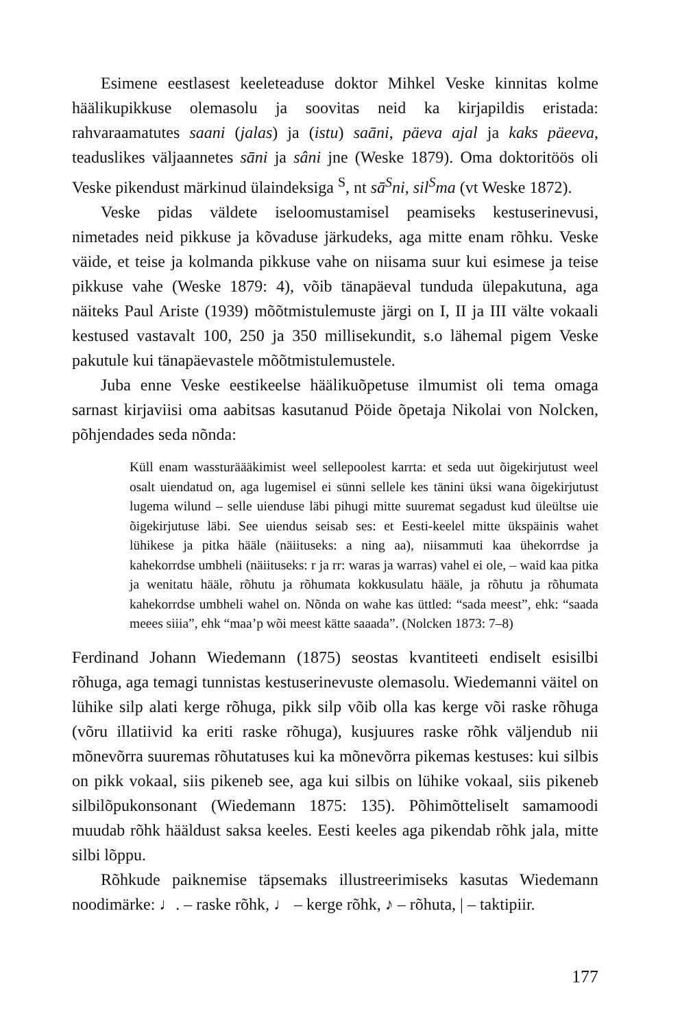Esimene eestlasest keeleteaduse doktor Mihkel Veske kinnitas kolme häälikupikkuse olemasolu ja soovitas neid ka kirjapildis eristada: rahvaraamatutes saani (jalas) ja (istu) saāni, päeva ajal ja kaks päeeva, teaduslikes väljaannetes sāni ja sâni jne (Weske 1879). Oma doktoritöös oli Veske pikendust märkinud ülaindeksiga <sup>S</sup>, nt sā<sup>S</sup>ni, sil<sup>S</sup>ma (vt Weske 1872).
Veske pidas väldete iseloomustamisel peamiseks kestuserinevusi, nimetades neid pikkuse ja kõvaduse järkudeks, aga mitte enam rõhku. Veske väide, et teise ja kolmanda pikkuse vahe on niisama suur kui esimese ja teise pikkuse vahe (Weske 1879: 4), võib tänapäeval tunduda ülepakutuna, aga näiteks Paul Ariste (1939) mõõtmistulemuste järgi on I, II ja III välte vokaali kestused vastavalt 100, 250 ja 350 millisekundit, s.o lähemal pigem Veske pakutule kui tänapäevastele mõõtmistulemustele.
Juba enne Veske eestikeelse häälikuõpetuse ilmumist oli tema omaga sarnast kirjaviisi oma aabitsas kasutanud Pöide õpetaja Nikolai von Nolcken, põhjendades seda nõnda:
Küll enam wassturäääkimist weel sellepoolest karrta: et seda uut õigekirjutust weel osalt uiendatud on, aga lugemisel ei sünni sellele kes tänini üksi wana õigekirjutust lugema wilund – selle uienduse läbi pihugi mitte suuremat segadust kud üleültse uie õigekirjutuse läbi. See uiendus seisab ses: et Eesti-keelel mitte ükspäinis wahet lühikese ja pitka hääle (näiituseks: a ning aa), niisammuti kaa ühekorrdse ja kahekorrdse umbheli (näiituseks: r ja rr: waras ja warras) vahel ei ole, – waid kaa pitka ja wenitatu hääle, rõhutu ja rõhumata kokkusulatu hääle, ja rõhutu ja rõhumata kahekorrdse umbheli wahel on. Nõnda on wahe kas üttled: “sada meest”, ehk: “saada meees siiia”, ehk “maa’p wõi meest kätte saaada”. (Nolcken 1873: 7–8)
Ferdinand Johann Wiedemann (1875) seostas kvantiteeti endiselt esisilbi rõhuga, aga temagi tunnistas kestuserinevuste olemasolu. Wiedemanni väitel on lühike silp alati kerge rõhuga, pikk silp võib olla kas kerge või raske rõhuga (võru illatiivid ka eriti raske rõhuga), kusjuures raske rõhk väljendub nii mõnevõrra suuremas rõhutatuses kui ka mõnevõrra pikemas kestuses: kui silbis on pikk vokaal, siis pikeneb see, aga kui silbis on lühike vokaal, siis pikeneb silbilõpukonsonant (Wiedemann 1875: 135). Põhimõtteliselt samamoodi muudab rõhk hääldust saksa keeles. Eesti keeles aga pikendab rõhk jala, mitte silbi lõppu.
Rõhkude paiknemise täpsemaks illustreerimiseks kasutas Wiedemann noodimärke: ♩. – raske rõhk, ♩ – kerge rõhk, ♪ – rõhuta, | – taktipiir.
177